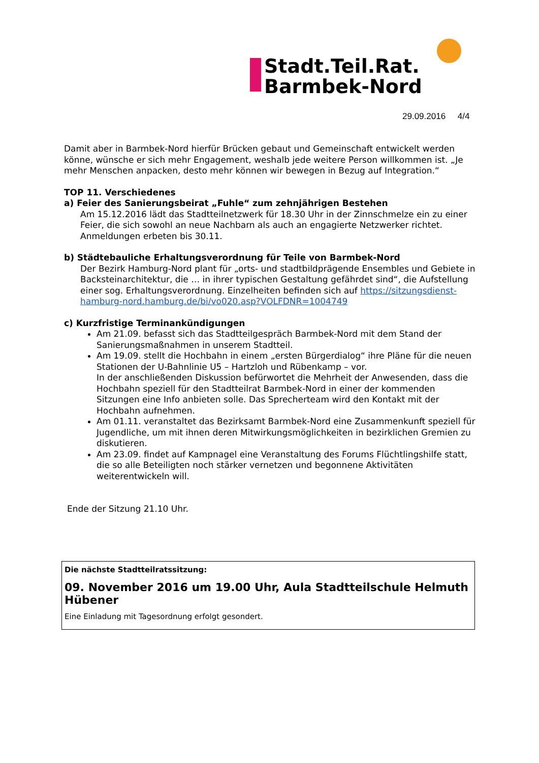Stadt.Teil.Rat.
Barmbek-Nord
29.09.2016 4/4
Damit aber in Barmbek-Nord hierfür Brücken gebaut und Gemeinschaft entwickelt werden könne, wünsche er sich mehr Engagement, weshalb jede weitere Person willkommen ist. „Je mehr Menschen anpacken, desto mehr können wir bewegen in Bezug auf Integration.“
TOP 11. Verschiedenes
a) Feier des Sanierungsbeirat „Fuhle“ zum zehnjährigen Bestehen
Am 15.12.2016 lädt das Stadtteilnetzwerk für 18.30 Uhr in der Zinnschmelze ein zu einer Feier, die sich sowohl an neue Nachbarn als auch an engagierte Netzwerker richtet. Anmeldungen erbeten bis 30.11.
b) Städtebauliche Erhaltungsverordnung für Teile von Barmbek-Nord
Der Bezirk Hamburg-Nord plant für „orts- und stadtbildprägende Ensembles und Gebiete in Backsteinarchitektur, die … in ihrer typischen Gestaltung gefährdet sind“, die Aufstellung einer sog. Erhaltungsverordnung. Einzelheiten befinden sich auf https://sitzungsdienst-hamburg-nord.hamburg.de/bi/vo020.asp?VOLFDNR=1004749
c) Kurzfristige Terminankündigungen
Am 21.09. befasst sich das Stadtteilgespräch Barmbek-Nord mit dem Stand der Sanierungsmaßnahmen in unserem Stadtteil.
Am 19.09. stellt die Hochbahn in einem „ersten Bürgerdialog“ ihre Pläne für die neuen Stationen der U-Bahnlinie U5 – Hartzloh und Rübenkamp – vor.
In der anschließenden Diskussion befürwortet die Mehrheit der Anwesenden, dass die Hochbahn speziell für den Stadtteilrat Barmbek-Nord in einer der kommenden Sitzungen eine Info anbieten solle. Das Sprecherteam wird den Kontakt mit der Hochbahn aufnehmen.
Am 01.11. veranstaltet das Bezirksamt Barmbek-Nord eine Zusammenkunft speziell für Jugendliche, um mit ihnen deren Mitwirkungsmöglichkeiten in bezirklichen Gremien zu diskutieren.
Am 23.09. findet auf Kampnagel eine Veranstaltung des Forums Flüchtlingshilfe statt, die so alle Beteiligten noch stärker vernetzen und begonnene Aktivitäten weiterentwickeln will.
Ende der Sitzung 21.10 Uhr.
Die nächste Stadtteilratssitzung:
09. November 2016 um 19.00 Uhr, Aula Stadtteilschule Helmuth Hübener
Eine Einladung mit Tagesordnung erfolgt gesondert.